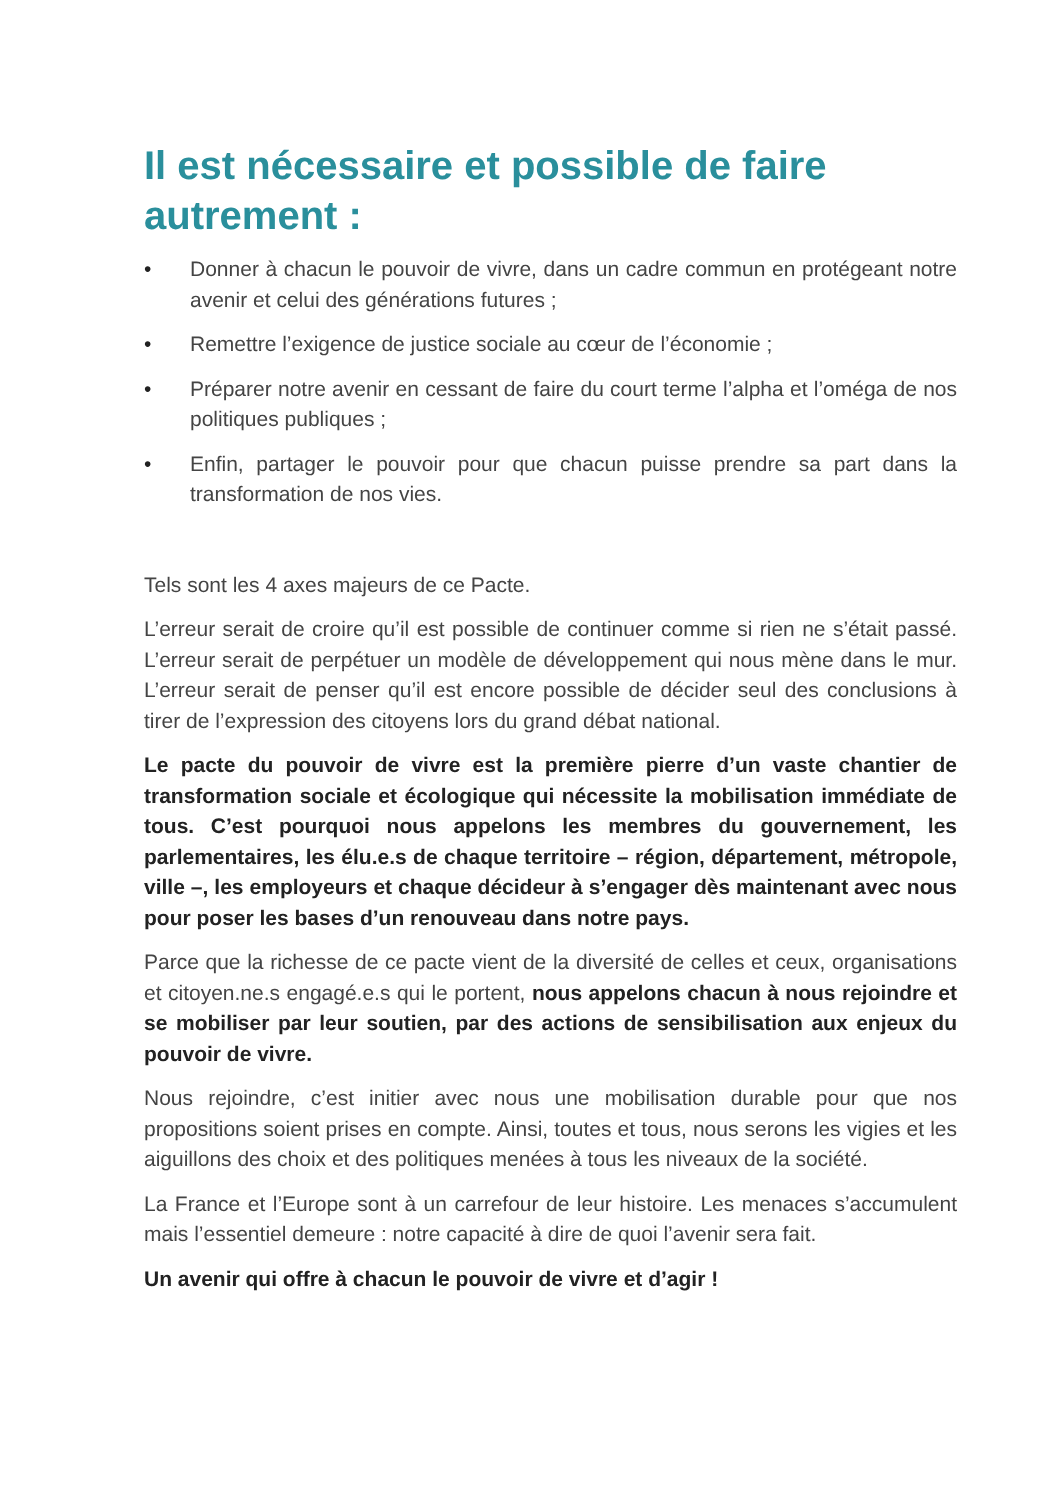Il est nécessaire et possible de faire autrement :
• Donner à chacun le pouvoir de vivre, dans un cadre commun en protégeant notre avenir et celui des générations futures ;
• Remettre l’exigence de justice sociale au cœur de l’économie ;
• Préparer notre avenir en cessant de faire du court terme l’alpha et l’oméga de nos politiques publiques ;
• Enfin, partager le pouvoir pour que chacun puisse prendre sa part dans la transformation de nos vies.
Tels sont les 4 axes majeurs de ce Pacte.
L’erreur serait de croire qu’il est possible de continuer comme si rien ne s’était passé. L’erreur serait de perpétuer un modèle de développement qui nous mène dans le mur. L’erreur serait de penser qu’il est encore possible de décider seul des conclusions à tirer de l’expression des citoyens lors du grand débat national.
Le pacte du pouvoir de vivre est la première pierre d’un vaste chantier de transformation sociale et écologique qui nécessite la mobilisation immédiate de tous. C’est pourquoi nous appelons les membres du gouvernement, les parlementaires, les élu.e.s de chaque territoire – région, département, métropole, ville –, les employeurs et chaque décideur à s’engager dès maintenant avec nous pour poser les bases d’un renouveau dans notre pays.
Parce que la richesse de ce pacte vient de la diversité de celles et ceux, organisations et citoyen.ne.s engagé.e.s qui le portent, nous appelons chacun à nous rejoindre et se mobiliser par leur soutien, par des actions de sensibilisation aux enjeux du pouvoir de vivre.
Nous rejoindre, c’est initier avec nous une mobilisation durable pour que nos propositions soient prises en compte. Ainsi, toutes et tous, nous serons les vigies et les aiguillons des choix et des politiques menées à tous les niveaux de la société.
La France et l’Europe sont à un carrefour de leur histoire. Les menaces s’accumulent mais l’essentiel demeure : notre capacité à dire de quoi l’avenir sera fait.
Un avenir qui offre à chacun le pouvoir de vivre et d’agir !